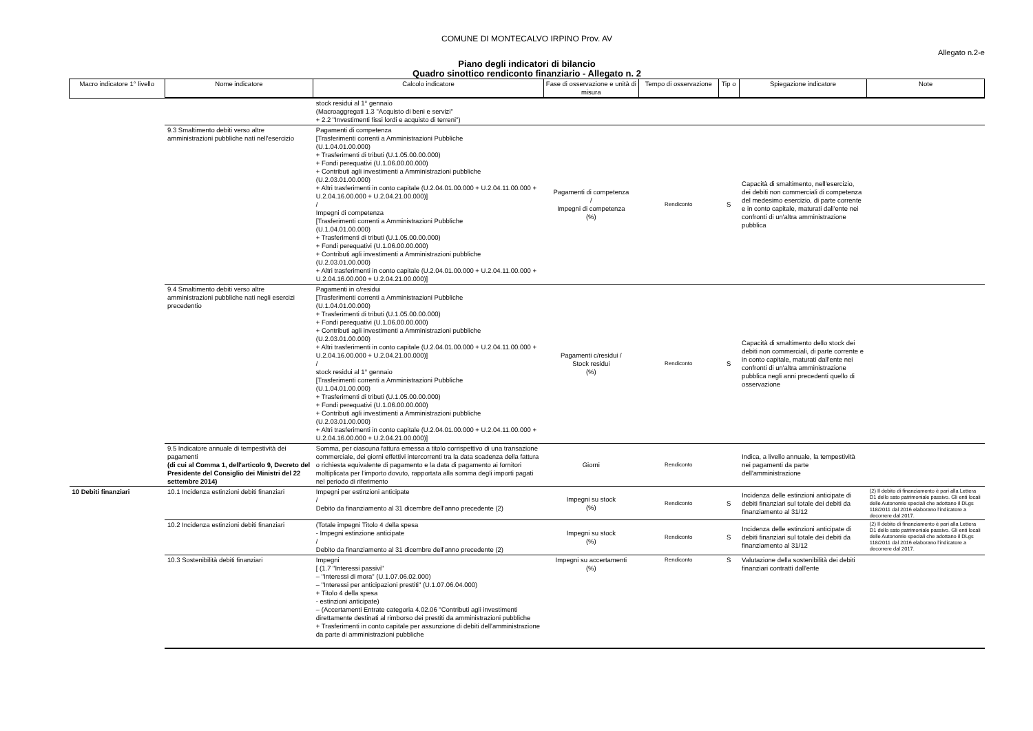COMUNE DI MONTECALVO IRPINO Prov. AV
Allegato n.2-e
Piano degli indicatori di bilancio
Quadro sinottico rendiconto finanziario - Allegato n. 2
| Macro indicatore 1° livello | Nome indicatore | Calcolo indicatore | Fase di osservazione e unità di misura | Tempo di osservazione | Tip o | Spiegazione indicatore | Note |
| --- | --- | --- | --- | --- | --- | --- | --- |
| | | stock residui al 1° gennaio (Macroaggregati 1.3 "Acquisto di beni e servizi" + 2.2 "Investimenti fissi lordi e acquisto di terreni") | | | | | |
| | 9.3 Smaltimento debiti verso altre amministrazioni pubbliche nati nell'esercizio | Pagamenti di competenza [Trasferimenti correnti a Amministrazioni Pubbliche (U.1.04.01.00.000) + Trasferimenti di tributi (U.1.05.00.00.000) + Fondi perequativi (U.1.06.00.00.000) + Contributi agli investimenti a Amministrazioni pubbliche (U.2.03.01.00.000) + Altri trasferimenti in conto capitale (U.2.04.01.00.000 + U.2.04.11.00.000 + U.2.04.16.00.000 + U.2.04.21.00.000)] / Impegni di competenza [Trasferimenti correnti a Amministrazioni Pubbliche (U.1.04.01.00.000) + Trasferimenti di tributi (U.1.05.00.00.000) + Fondi perequativi (U.1.06.00.00.000) + Contributi agli investimenti a Amministrazioni pubbliche (U.2.03.01.00.000) + Altri trasferimenti in conto capitale (U.2.04.01.00.000 + U.2.04.11.00.000 + U.2.04.16.00.000 + U.2.04.21.00.000)] | Pagamenti di competenza / Impegni di competenza (%) | Rendiconto | S | Capacità di smaltimento, nell'esercizio, dei debiti non commerciali di competenza del medesimo esercizio, di parte corrente e in conto capitale, maturati dall'ente nei confronti di un'altra amministrazione pubblica | |
| | 9.4 Smaltimento debiti verso altre amministrazioni pubbliche nati negli esercizi precedentio | Pagamenti in c/residui [Trasferimenti correnti a Amministrazioni Pubbliche (U.1.04.01.00.000) + Trasferimenti di tributi (U.1.05.00.00.000) + Fondi perequativi (U.1.06.00.00.000) + Contributi agli investimenti a Amministrazioni pubbliche (U.2.03.01.00.000) + Altri trasferimenti in conto capitale (U.2.04.01.00.000 + U.2.04.11.00.000 + U.2.04.16.00.000 + U.2.04.21.00.000)] / stock residui al 1° gennaio [Trasferimenti correnti a Amministrazioni Pubbliche (U.1.04.01.00.000) + Trasferimenti di tributi (U.1.05.00.00.000) + Fondi perequativi (U.1.06.00.00.000) + Contributi agli investimenti a Amministrazioni pubbliche (U.2.03.01.00.000) + Altri trasferimenti in conto capitale (U.2.04.01.00.000 + U.2.04.11.00.000 + U.2.04.16.00.000 + U.2.04.21.00.000)] | Pagamenti c/residui / Stock residui (%) | Rendiconto | S | Capacità di smaltimento dello stock dei debiti non commerciali, di parte corrente e in conto capitale, maturati dall'ente nei confronti di un'altra amministrazione pubblica negli anni precedenti quello di osservazione | |
| | 9.5 Indicatore annuale di tempestività dei pagamenti (di cui al Comma 1, dell'articolo 9, Decreto del Presidente del Consiglio dei Ministri del 22 settembre 2014) | Somma, per ciascuna fattura emessa a titolo corrispettivo di una transazione commerciale, dei giorni effettivi intercorrenti tra la data scadenza della fattura o richiesta equivalente di pagamento e la data di pagamento ai fornitori moltiplicata per l'importo dovuto, rapportata alla somma degli importi pagati nel periodo di riferimento | Giorni | Rendiconto | | Indica, a livello annuale, la tempestività nei pagamenti da parte dell'amministrazione | |
| 10 Debiti finanziari | 10.1 Incidenza estinzioni debiti finanziari | Impegni per estinzioni anticipate / Debito da finanziamento al 31 dicembre dell'anno precedente (2) | Impegni su stock (%) | Rendiconto | S | Incidenza delle estinzioni anticipate di debiti finanziari sul totale dei debiti da finanziamento al 31/12 | (2) Il debito di finanziamento è pari alla Lettera D1 dello sato patrimoniale passivo. Gli enti locali delle Autonomie speciali che adottano il DLgs 118/2011 dal 2016 elaborano l'indicatore a decorrere dal 2017. |
| | 10.2 Incidenza estinzioni debiti finanziari | (Totale impegni Titolo 4 della spesa - Impegni estinzione anticipate / Debito da finanziamento al 31 dicembre dell'anno precedente (2) | Impegni su stock (%) | Rendiconto | S | Incidenza delle estinzioni anticipate di debiti finanziari sul totale dei debiti da finanziamento al 31/12 | (2) Il debito di finanziamento è pari alla Lettera D1 dello sato patrimoniale passivo. Gli enti locali delle Autonomie speciali che adottano il DLgs 118/2011 dal 2016 elaborano l'indicatore a decorrere dal 2017. |
| | 10.3 Sostenibilità debiti finanziari | Impegni [ (1.7 "Interessi passivi" – "Interessi di mora" (U.1.07.06.02.000) – "Interessi per anticipazioni prestiti" (U.1.07.06.04.000) + Titolo 4 della spesa - estinzioni anticipate) – (Accertamenti Entrate categoria 4.02.06 "Contributi agli investimenti direttamente destinati al rimborso dei prestiti da amministrazioni pubbliche + Trasferimenti in conto capitale per assunzione di debiti dell'amministrazione da parte di amministrazioni pubbliche | Impegni su accertamenti (%) | Rendiconto | S | Valutazione della sostenibilità dei debiti finanziari contratti dall'ente | |